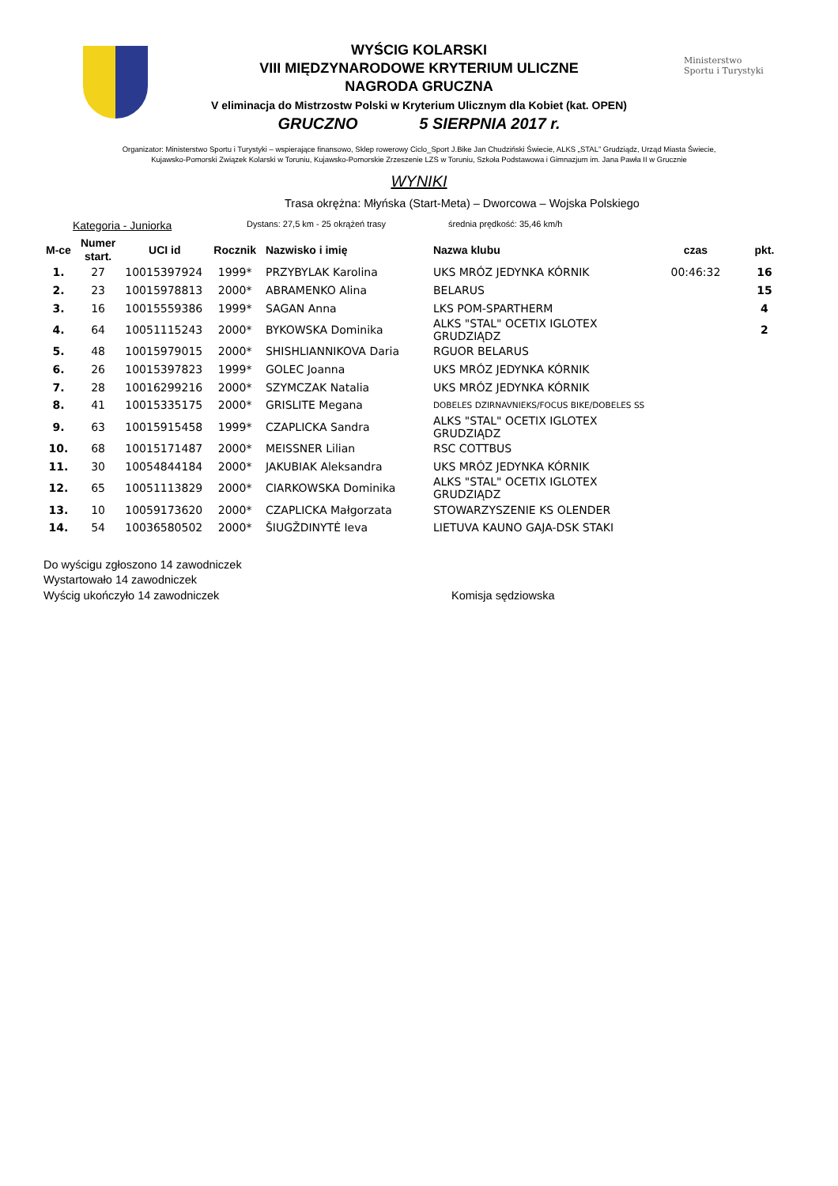Ministerstwo
Sportu i Turystyki
WYŚCIG KOLARSKI
VIII MIĘDZYNARODOWE KRYTERIUM ULICZNE
NAGRODA GRUCZNA
V eliminacja do Mistrzostw Polski w Kryterium Ulicznym dla Kobiet (kat. OPEN)
GRUCZNO 5 SIERPNIA 2017 r.
Organizator: Ministerstwo Sportu i Turystyki – wspierające finansowo, Sklep rowerowy Ciclo_Sport J.Bike Jan Chudziński Świecie, ALKS „STAL” Grudziądz, Urząd Miasta Świecie,
Kujawsko-Pomorski Związek Kolarski w Toruniu, Kujawsko-Pomorskie Zrzeszenie LZS w Toruniu, Szkoła Podstawowa i Gimnazjum im. Jana Pawła II w Grucznie
WYNIKI
Trasa okrężna: Młyńska (Start-Meta) – Dworcowa – Wojska Polskiego
Kategoria - Juniorka Dystans: 27,5 km - 25 okrążeń trasy średnia prędkość: 35,46 km/h
| M-ce | Numer start. | UCI id | Rocznik | Nazwisko i imię | Nazwa klubu | czas | pkt. |
| --- | --- | --- | --- | --- | --- | --- | --- |
| 1. | 27 | 10015397924 | 1999* | PRZYBYLAK Karolina | UKS MRÓZ JEDYNKA KÓRNIK | 00:46:32 | 16 |
| 2. | 23 | 10015978813 | 2000* | ABRAMENKO Alina | BELARUS | | 15 |
| 3. | 16 | 10015559386 | 1999* | SAGAN Anna | LKS POM-SPARTHERM | | 4 |
| 4. | 64 | 10051115243 | 2000* | BYKOWSKA Dominika | ALKS "STAL" OCETIX IGLOTEX GRUDZIĄDZ | | 2 |
| 5. | 48 | 10015979015 | 2000* | SHISHLIANNIKOVA Daria | RGUOR BELARUS | | |
| 6. | 26 | 10015397823 | 1999* | GOLEC Joanna | UKS MRÓZ JEDYNKA KÓRNIK | | |
| 7. | 28 | 10016299216 | 2000* | SZYMCZAK Natalia | UKS MRÓZ JEDYNKA KÓRNIK | | |
| 8. | 41 | 10015335175 | 2000* | GRISLITE Megana | DOBELES DZIRNAVNIEKS/FOCUS BIKE/DOBELES SS | | |
| 9. | 63 | 10015915458 | 1999* | CZAPLICKA Sandra | ALKS "STAL" OCETIX IGLOTEX GRUDZIĄDZ | | |
| 10. | 68 | 10015171487 | 2000* | MEISSNER Lilian | RSC COTTBUS | | |
| 11. | 30 | 10054844184 | 2000* | JAKUBIAK Aleksandra | UKS MRÓZ JEDYNKA KÓRNIK | | |
| 12. | 65 | 10051113829 | 2000* | CIARKOWSKA Dominika | ALKS "STAL" OCETIX IGLOTEX GRUDZIĄDZ | | |
| 13. | 10 | 10059173620 | 2000* | CZAPLICKA Małgorzata | STOWARZYSZENIE KS OLENDER | | |
| 14. | 54 | 10036580502 | 2000* | ŠIUGŽDINYTĖ Ieva | LIETUVA KAUNO GAJA-DSK STAKI | | |
Do wyścigu zgłoszono 14 zawodniczek
Wystartowało 14 zawodniczek
Wyścig ukończyło 14 zawodniczek Komisja sędziowska